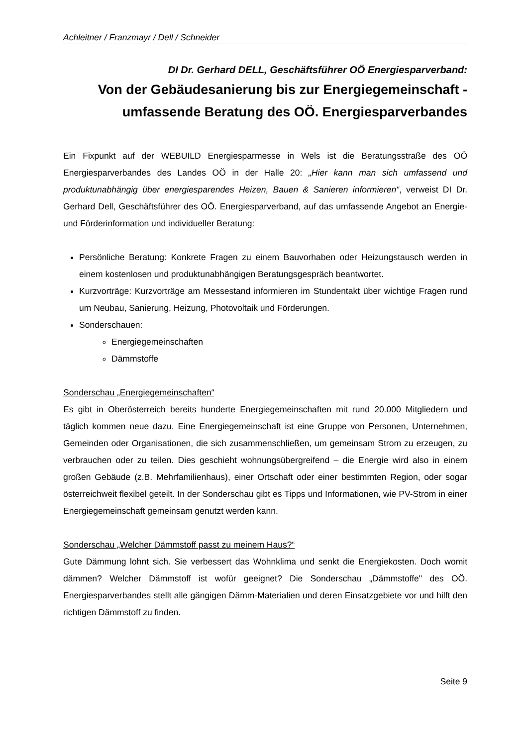Achleitner / Franzmayr / Dell / Schneider
DI Dr. Gerhard DELL, Geschäftsführer OÖ Energiesparverband:
Von der Gebäudesanierung bis zur Energiegemeinschaft - umfassende Beratung des OÖ. Energiesparverbandes
Ein Fixpunkt auf der WEBUILD Energiesparmesse in Wels ist die Beratungsstraße des OÖ Energiesparverbandes des Landes OÖ in der Halle 20: „Hier kann man sich umfassend und produktunabhängig über energiesparendes Heizen, Bauen & Sanieren informieren“, verweist DI Dr. Gerhard Dell, Geschäftsführer des OÖ. Energiesparverband, auf das umfassende Angebot an Energie- und Förderinformation und individueller Beratung:
Persönliche Beratung: Konkrete Fragen zu einem Bauvorhaben oder Heizungstausch werden in einem kostenlosen und produktunabhängigen Beratungsgespräch beantwortet.
Kurzvorträge: Kurzvorträge am Messestand informieren im Stundentakt über wichtige Fragen rund um Neubau, Sanierung, Heizung, Photovoltaik und Förderungen.
Sonderschauen:
Energiegemeinschaften
Dämmstoffe
Sonderschau „Energiegemeinschaften“
Es gibt in Oberösterreich bereits hunderte Energiegemeinschaften mit rund 20.000 Mitgliedern und täglich kommen neue dazu. Eine Energiegemeinschaft ist eine Gruppe von Personen, Unternehmen, Gemeinden oder Organisationen, die sich zusammenschließen, um gemeinsam Strom zu erzeugen, zu verbrauchen oder zu teilen. Dies geschieht wohnungsübergreifend – die Energie wird also in einem großen Gebäude (z.B. Mehrfamilienhaus), einer Ortschaft oder einer bestimmten Region, oder sogar österreichweit flexibel geteilt. In der Sonderschau gibt es Tipps und Informationen, wie PV-Strom in einer Energiegemeinschaft gemeinsam genutzt werden kann.
Sonderschau „Welcher Dämmstoff passt zu meinem Haus?“
Gute Dämmung lohnt sich. Sie verbessert das Wohnklima und senkt die Energiekosten. Doch womit dämmen? Welcher Dämmstoff ist wofür geeignet? Die Sonderschau „Dämmstoffe" des OÖ. Energiesparverbandes stellt alle gängigen Dämm-Materialien und deren Einsatzgebiete vor und hilft den richtigen Dämmstoff zu finden.
Seite 9